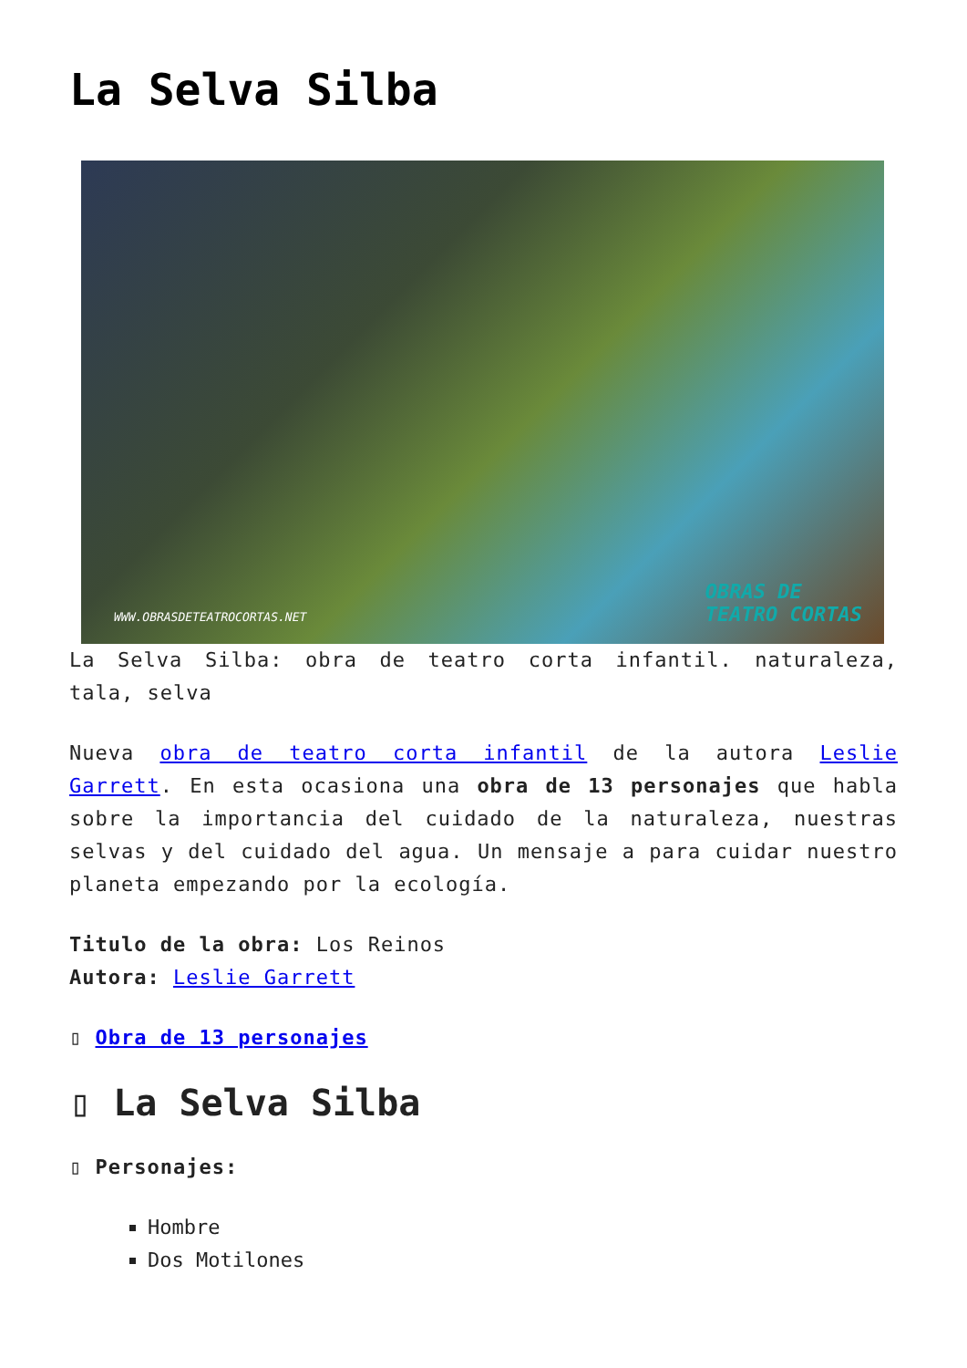La Selva Silba
WWW.OBRASDETEATROCORTAS.NET
OBRAS DE
TEATRO CORTAS
La Selva Silba: obra de teatro corta infantil. naturaleza, tala, selva
Nueva obra de teatro corta infantil de la autora Leslie Garrett. En esta ocasiona una obra de 13 personajes que habla sobre la importancia del cuidado de la naturaleza, nuestras selvas y del cuidado del agua. Un mensaje a para cuidar nuestro planeta empezando por la ecología.
Titulo de la obra: Los Reinos
Autora: Leslie Garrett
▯ Obra de 13 personajes
▯ La Selva Silba
▯ Personajes:
Hombre
Dos Motilones